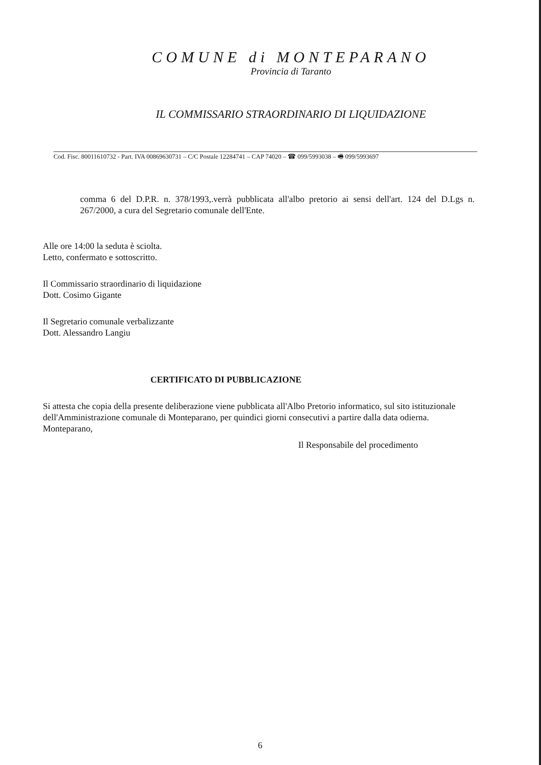COMUNE di MONTEPARANO
Provincia di Taranto
IL COMMISSARIO STRAORDINARIO DI LIQUIDAZIONE
Cod. Fisc. 80011610732 - Part. IVA 00869630731 – C/C Postale 12284741 – CAP 74020 – ☎ 099/5993038 – 🖷 099/5993697
comma 6 del D.P.R. n. 378/1993,.verrà pubblicata all'albo pretorio ai sensi dell'art. 124 del D.Lgs n. 267/2000, a cura del Segretario comunale dell'Ente.
Alle ore 14:00 la seduta è sciolta.
Letto, confermato e sottoscritto.
Il Commissario straordinario di liquidazione
Dott. Cosimo Gigante
Il Segretario comunale verbalizzante
Dott. Alessandro Langiu
CERTIFICATO DI PUBBLICAZIONE
Si attesta che copia della presente deliberazione viene pubblicata all'Albo Pretorio informatico, sul sito istituzionale dell'Amministrazione comunale di Monteparano, per quindici giorni consecutivi a partire dalla data odierna.
Monteparano,
Il Responsabile del procedimento
6